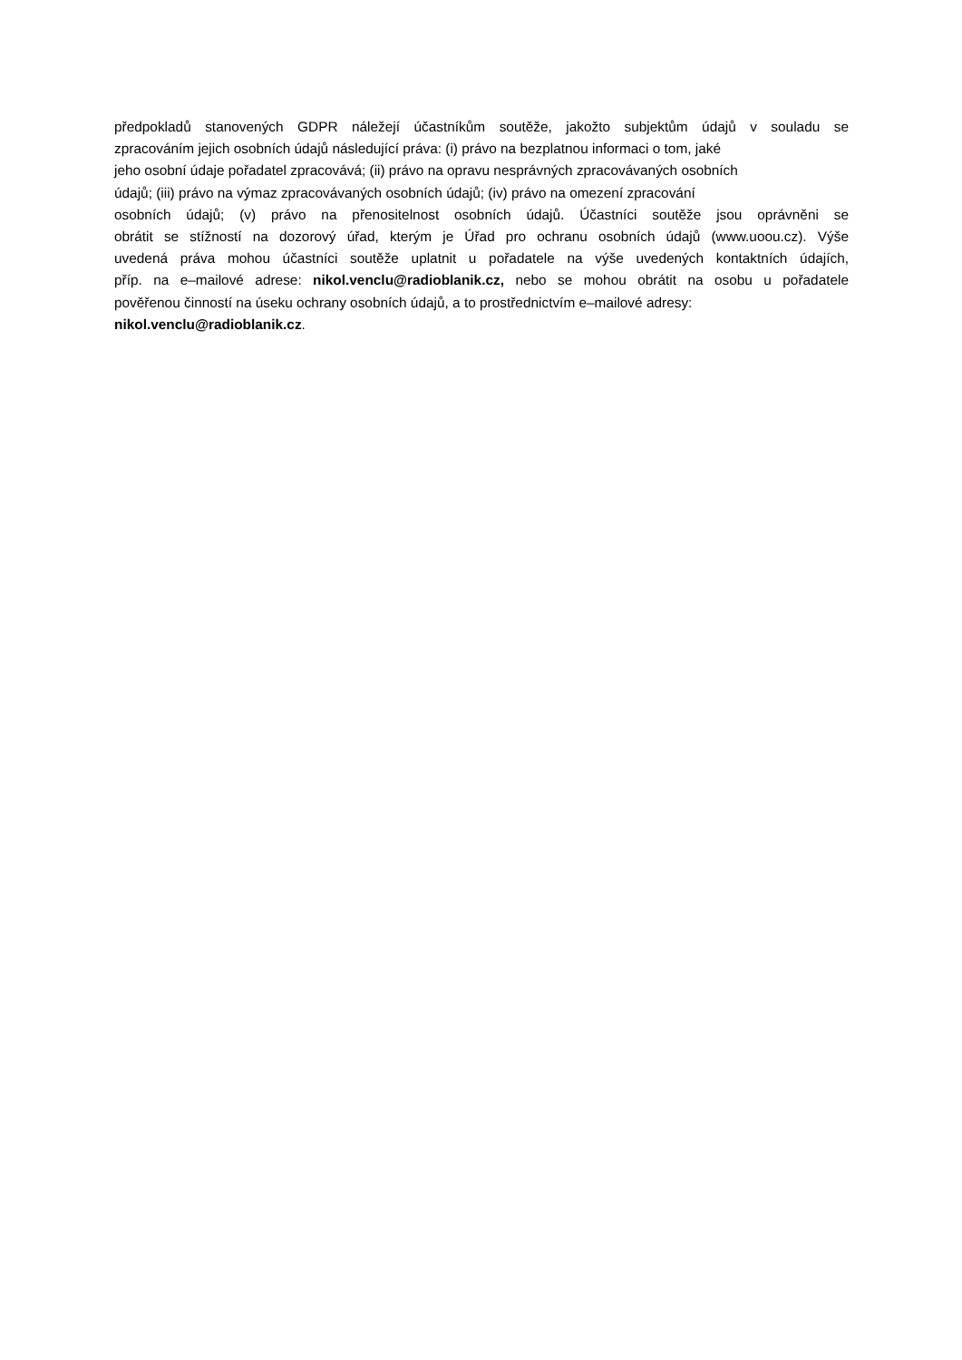předpokladů stanovených GDPR náležejí účastníkům soutěže, jakožto subjektům údajů v souladu se
zpracováním jejich osobních údajů následující práva: (i) právo na bezplatnou informaci o tom, jaké
jeho osobní údaje pořadatel zpracovává; (ii) právo na opravu nesprávných zpracovávaných osobních
údajů; (iii) právo na výmaz zpracovávaných osobních údajů; (iv) právo na omezení zpracování
osobních údajů; (v) právo na přenositelnost osobních údajů. Účastníci soutěže jsou oprávněni se
obrátit se stížností na dozorový úřad, kterým je Úřad pro ochranu osobních údajů (www.uoou.cz). Výše
uvedená práva mohou účastníci soutěže uplatnit u pořadatele na výše uvedených kontaktních údajích,
příp. na e–mailové adrese: nikol.venclu@radioblanik.cz, nebo se mohou obrátit na osobu u pořadatele
pověřenou činností na úseku ochrany osobních údajů, a to prostřednictvím e–mailové adresy:
nikol.venclu@radioblanik.cz.